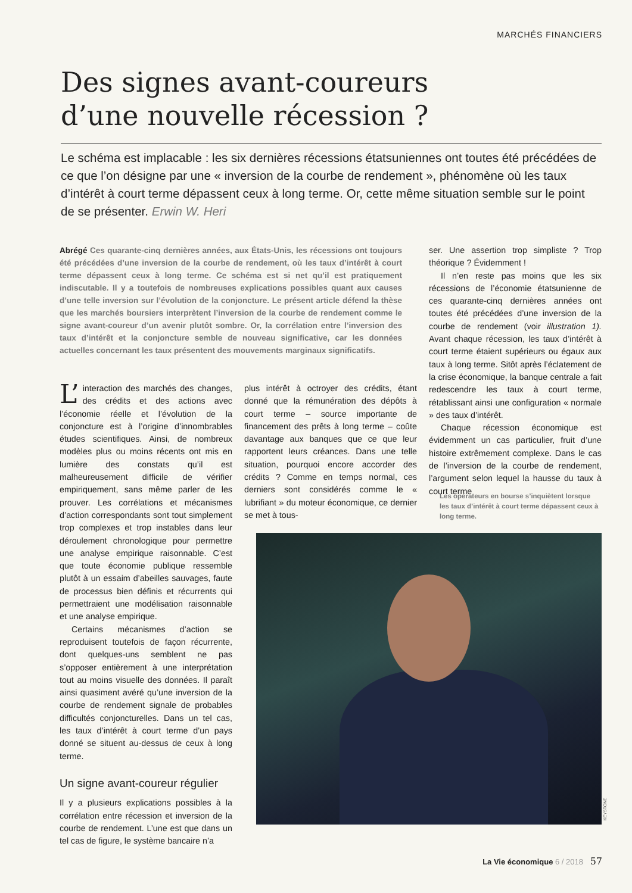MARCHÉS FINANCIERS
Des signes avant-coureurs
d’une nouvelle récession ?
Le schéma est implacable : les six dernières récessions étatsuniennes ont toutes été précédées de ce que l’on désigne par une « inversion de la courbe de rendement », phénomène où les taux d’intérêt à court terme dépassent ceux à long terme. Or, cette même situation semble sur le point de se présenter. Erwin W. Heri
Abrégé Ces quarante-cinq dernières années, aux États-Unis, les récessions ont toujours été précédées d’une inversion de la courbe de rendement, où les taux d’intérêt à court terme dépassent ceux à long terme. Ce schéma est si net qu’il est pratiquement indiscutable. Il y a toutefois de nombreuses explications possibles quant aux causes d’une telle inversion sur l’évolution de la conjoncture. Le présent article défend la thèse que les marchés boursiers interprètent l’inversion de la courbe de rendement comme le signe avant-coureur d’un avenir plutôt sombre. Or, la corrélation entre l’inversion des taux d’intérêt et la conjoncture semble de nouveau significative, car les données actuelles concernant les taux présentent des mouvements marginaux significatifs.
L’ interaction des marchés des changes, des crédits et des actions avec l’économie réelle et l’évolution de la conjoncture est à l’origine d’innombrables études scientifiques. Ainsi, de nombreux modèles plus ou moins récents ont mis en lumière des constats qu’il est malheureusement difficile de vérifier empiriquement, sans même parler de les prouver. Les corrélations et mécanismes d’action correspondants sont tout simplement trop complexes et trop instables dans leur déroulement chronologique pour permettre une analyse empirique raisonnable. C’est que toute économie publique ressemble plutôt à un essaim d’abeilles sauvages, faute de processus bien définis et récurrents qui permettraient une modélisation raisonnable et une analyse empirique.
Certains mécanismes d’action se reproduisent toutefois de façon récurrente, dont quelques-uns semblent ne pas s’opposer entièrement à une interprétation tout au moins visuelle des données. Il paraît ainsi quasiment avéré qu’une inversion de la courbe de rendement signale de probables difficultés conjoncturelles. Dans un tel cas, les taux d’intérêt à court terme d’un pays donné se situent au-dessus de ceux à long terme.
Un signe avant-coureur régulier
Il y a plusieurs explications possibles à la corrélation entre récession et inversion de la courbe de rendement. L’une est que dans un tel cas de figure, le système bancaire n’a
plus intérêt à octroyer des crédits, étant donné que la rémunération des dépôts à court terme – source importante de financement des prêts à long terme – coûte davantage aux banques que ce que leur rapportent leurs créances. Dans une telle situation, pourquoi encore accorder des crédits ? Comme en temps normal, ces derniers sont considérés comme le « lubrifiant » du moteur économique, ce dernier se met à tous-
ser. Une assertion trop simpliste ? Trop théorique ? Évidemment !
Il n’en reste pas moins que les six récessions de l’économie étatsunienne de ces quarante-cinq dernières années ont toutes été précédées d’une inversion de la courbe de rendement (voir illustration 1). Avant chaque récession, les taux d’intérêt à court terme étaient supérieurs ou égaux aux taux à long terme. Sitôt après l’éclatement de la crise économique, la banque centrale a fait redescendre les taux à court terme, rétablissant ainsi une configuration « normale » des taux d’intérêt.
Chaque récession économique est évidemment un cas particulier, fruit d’une histoire extrêmement complexe. Dans le cas de l’inversion de la courbe de rendement, l’argument selon lequel la hausse du taux à court terme
Les opérateurs en bourse s’inquiètent lorsque les taux d’intérêt à court terme dépassent ceux à long terme.
KEYSTONE
La Vie économique 6 / 2018 57